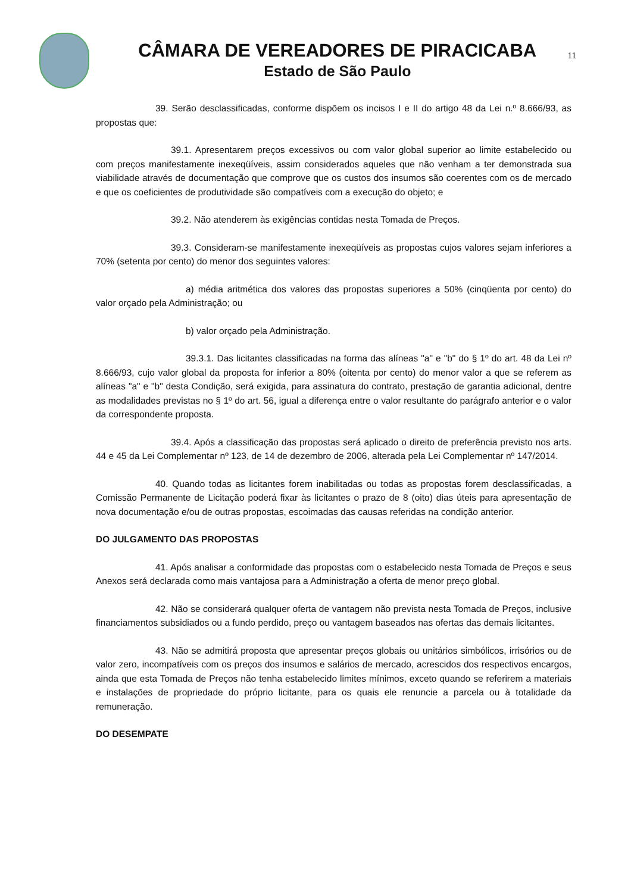CÂMARA DE VEREADORES DE PIRACICABA
Estado de São Paulo
11
39. Serão desclassificadas, conforme dispõem os incisos I e II do artigo 48 da Lei n.º 8.666/93, as propostas que:
39.1. Apresentarem preços excessivos ou com valor global superior ao limite estabelecido ou com preços manifestamente inexeqüíveis, assim considerados aqueles que não venham a ter demonstrada sua viabilidade através de documentação que comprove que os custos dos insumos são coerentes com os de mercado e que os coeficientes de produtividade são compatíveis com a execução do objeto; e
39.2. Não atenderem às exigências contidas nesta Tomada de Preços.
39.3. Consideram-se manifestamente inexeqüíveis as propostas cujos valores sejam inferiores a 70% (setenta por cento) do menor dos seguintes valores:
a) média aritmética dos valores das propostas superiores a 50% (cinqüenta por cento) do valor orçado pela Administração; ou
b) valor orçado pela Administração.
39.3.1. Das licitantes classificadas na forma das alíneas "a" e "b" do § 1º do art. 48 da Lei nº 8.666/93, cujo valor global da proposta for inferior a 80% (oitenta por cento) do menor valor a que se referem as alíneas "a" e "b" desta Condição, será exigida, para assinatura do contrato, prestação de garantia adicional, dentre as modalidades previstas no § 1º do art. 56, igual a diferença entre o valor resultante do parágrafo anterior e o valor da correspondente proposta.
39.4. Após a classificação das propostas será aplicado o direito de preferência previsto nos arts. 44 e 45 da Lei Complementar nº 123, de 14 de dezembro de 2006, alterada pela Lei Complementar nº 147/2014.
40. Quando todas as licitantes forem inabilitadas ou todas as propostas forem desclassificadas, a Comissão Permanente de Licitação poderá fixar às licitantes o prazo de 8 (oito) dias úteis para apresentação de nova documentação e/ou de outras propostas, escoimadas das causas referidas na condição anterior.
DO JULGAMENTO DAS PROPOSTAS
41. Após analisar a conformidade das propostas com o estabelecido nesta Tomada de Preços e seus Anexos será declarada como mais vantajosa para a Administração a oferta de menor preço global.
42. Não se considerará qualquer oferta de vantagem não prevista nesta Tomada de Preços, inclusive financiamentos subsidiados ou a fundo perdido, preço ou vantagem baseados nas ofertas das demais licitantes.
43. Não se admitirá proposta que apresentar preços globais ou unitários simbólicos, irrisórios ou de valor zero, incompatíveis com os preços dos insumos e salários de mercado, acrescidos dos respectivos encargos, ainda que esta Tomada de Preços não tenha estabelecido limites mínimos, exceto quando se referirem a materiais e instalações de propriedade do próprio licitante, para os quais ele renuncie a parcela ou à totalidade da remuneração.
DO DESEMPATE